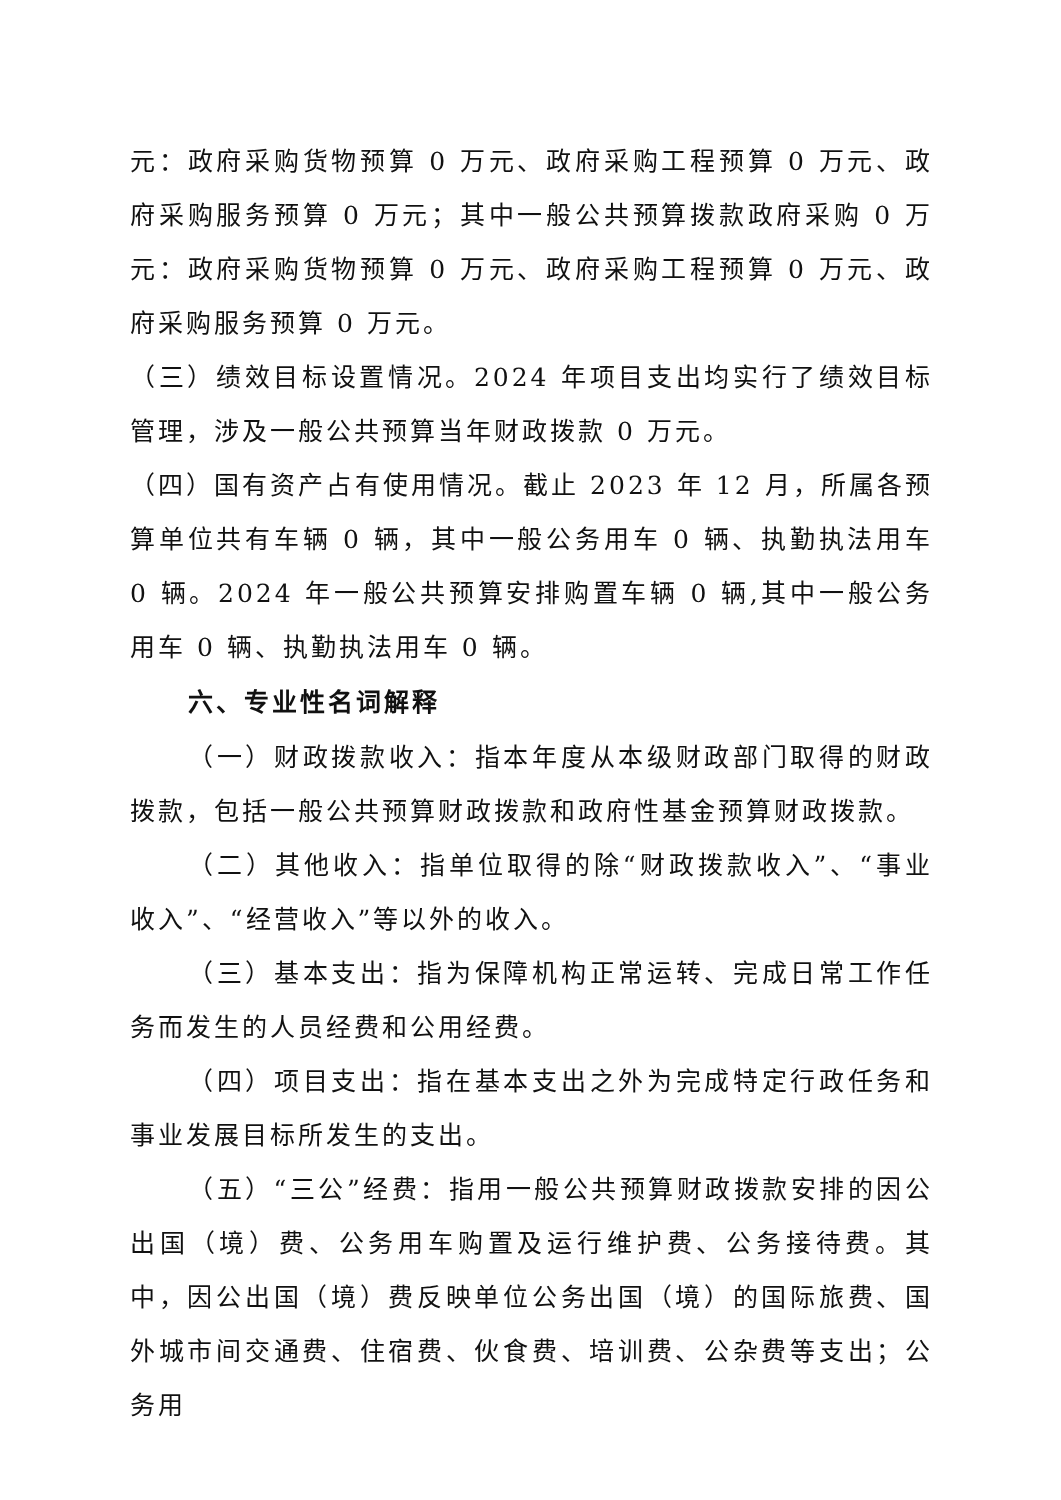元：政府采购货物预算 0 万元、政府采购工程预算 0 万元、政府采购服务预算 0 万元；其中一般公共预算拨款政府采购 0 万元：政府采购货物预算 0 万元、政府采购工程预算 0 万元、政府采购服务预算 0 万元。
（三）绩效目标设置情况。2024 年项目支出均实行了绩效目标管理，涉及一般公共预算当年财政拨款 0 万元。
（四）国有资产占有使用情况。截止 2023 年 12 月，所属各预算单位共有车辆 0 辆，其中一般公务用车 0 辆、执勤执法用车 0 辆。2024 年一般公共预算安排购置车辆 0 辆,其中一般公务用车 0 辆、执勤执法用车 0 辆。
六、专业性名词解释
（一）财政拨款收入：指本年度从本级财政部门取得的财政拨款，包括一般公共预算财政拨款和政府性基金预算财政拨款。
（二）其他收入：指单位取得的除“财政拨款收入”、“事业收入”、“经营收入”等以外的收入。
（三）基本支出：指为保障机构正常运转、完成日常工作任务而发生的人员经费和公用经费。
（四）项目支出：指在基本支出之外为完成特定行政任务和事业发展目标所发生的支出。
（五）“三公”经费：指用一般公共预算财政拨款安排的因公出国（境）费、公务用车购置及运行维护费、公务接待费。其中，因公出国（境）费反映单位公务出国（境）的国际旅费、国外城市间交通费、住宿费、伙食费、培训费、公杂费等支出；公务用